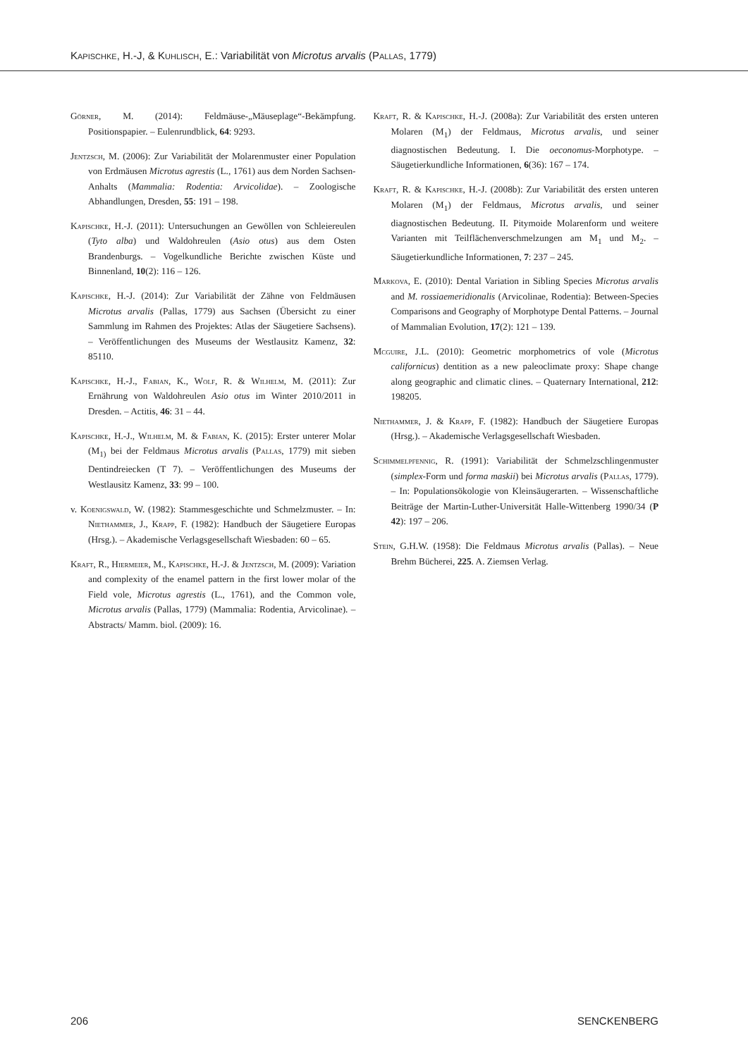Kapischke, H.-J, & Kuhlisch, E.: Variabilität von Microtus arvalis (Pallas, 1779)
Görner, M. (2014): Feldmäuse-„Mäuseplage“-Bekämpfung. Positionspapier. – Eulenrundblick, 64: 9293.
Jentzsch, M. (2006): Zur Variabilität der Molarenmuster einer Population von Erdmäusen Microtus agrestis (L., 1761) aus dem Norden Sachsen-Anhalts (Mammalia: Rodentia: Arvicolidae). – Zoologische Abhandlungen, Dresden, 55: 191 – 198.
Kapischke, H.-J. (2011): Untersuchungen an Gewöllen von Schleiereulen (Tyto alba) und Waldohreulen (Asio otus) aus dem Osten Brandenburgs. – Vogelkundliche Berichte zwischen Küste und Binnenland, 10(2): 116 – 126.
Kapischke, H.-J. (2014): Zur Variabilität der Zähne von Feldmäusen Microtus arvalis (Pallas, 1779) aus Sachsen (Übersicht zu einer Sammlung im Rahmen des Projektes: Atlas der Säugetiere Sachsens). – Veröffentlichungen des Museums der Westlausitz Kamenz, 32: 85110.
Kapischke, H.-J., Fabian, K., Wolf, R. & Wilhelm, M. (2011): Zur Ernährung von Waldohreulen Asio otus im Winter 2010/2011 in Dresden. – Actitis, 46: 31 – 44.
Kapischke, H.-J., Wilhelm, M. & Fabian, K. (2015): Erster unterer Molar (M<sub>1)</sub> bei der Feldmaus Microtus arvalis (Pallas, 1779) mit sieben Dentindreiecken (T 7). – Veröffentlichungen des Museums der Westlausitz Kamenz, 33: 99 – 100.
v. Koenigswald, W. (1982): Stammesgeschichte und Schmelzmuster. – In: Niethammer, J., Krapp, F. (1982): Handbuch der Säugetiere Europas (Hrsg.). – Akademische Verlagsgesellschaft Wiesbaden: 60 – 65.
Kraft, R., Hiermeier, M., Kapischke, H.-J. & Jentzsch, M. (2009): Variation and complexity of the enamel pattern in the first lower molar of the Field vole, Microtus agrestis (L., 1761), and the Common vole, Microtus arvalis (Pallas, 1779) (Mammalia: Rodentia, Arvicolinae). – Abstracts/ Mamm. biol. (2009): 16.
Kraft, R. & Kapischke, H.-J. (2008a): Zur Variabilität des ersten unteren Molaren (M<sub>1</sub>) der Feldmaus, Microtus arvalis, und seiner diagnostischen Bedeutung. I. Die oeconomus-Morphotype. – Säugetierkundliche Informationen, 6(36): 167 – 174.
Kraft, R. & Kapischke, H.-J. (2008b): Zur Variabilität des ersten unteren Molaren (M<sub>1</sub>) der Feldmaus, Microtus arvalis, und seiner diagnostischen Bedeutung. II. Pitymoide Molarenform und weitere Varianten mit Teilflächenverschmelzungen am M<sub>1</sub> und M<sub>2</sub>. – Säugetierkundliche Informationen, 7: 237 – 245.
Markova, E. (2010): Dental Variation in Sibling Species Microtus arvalis and M. rossiaemeridionalis (Arvicolinae, Rodentia): Between-Species Comparisons and Geography of Morphotype Dental Patterns. – Journal of Mammalian Evolution, 17(2): 121 – 139.
Mcguire, J.L. (2010): Geometric morphometrics of vole (Microtus californicus) dentition as a new paleoclimate proxy: Shape change along geographic and climatic clines. – Quaternary International, 212: 198205.
Niethammer, J. & Krapp, F. (1982): Handbuch der Säugetiere Europas (Hrsg.). – Akademische Verlagsgesellschaft Wiesbaden.
Schimmelpfennig, R. (1991): Variabilität der Schmelzschlingenmuster (simplex-Form und forma maskii) bei Microtus arvalis (Pallas, 1779). – In: Populationsökologie von Kleinsäugerarten. – Wissenschaftliche Beiträge der Martin-Luther-Universität Halle-Wittenberg 1990/34 (P 42): 197 – 206.
Stein, G.H.W. (1958): Die Feldmaus Microtus arvalis (Pallas). – Neue Brehm Bücherei, 225. A. Ziemsen Verlag.
206 SENCKENBERG